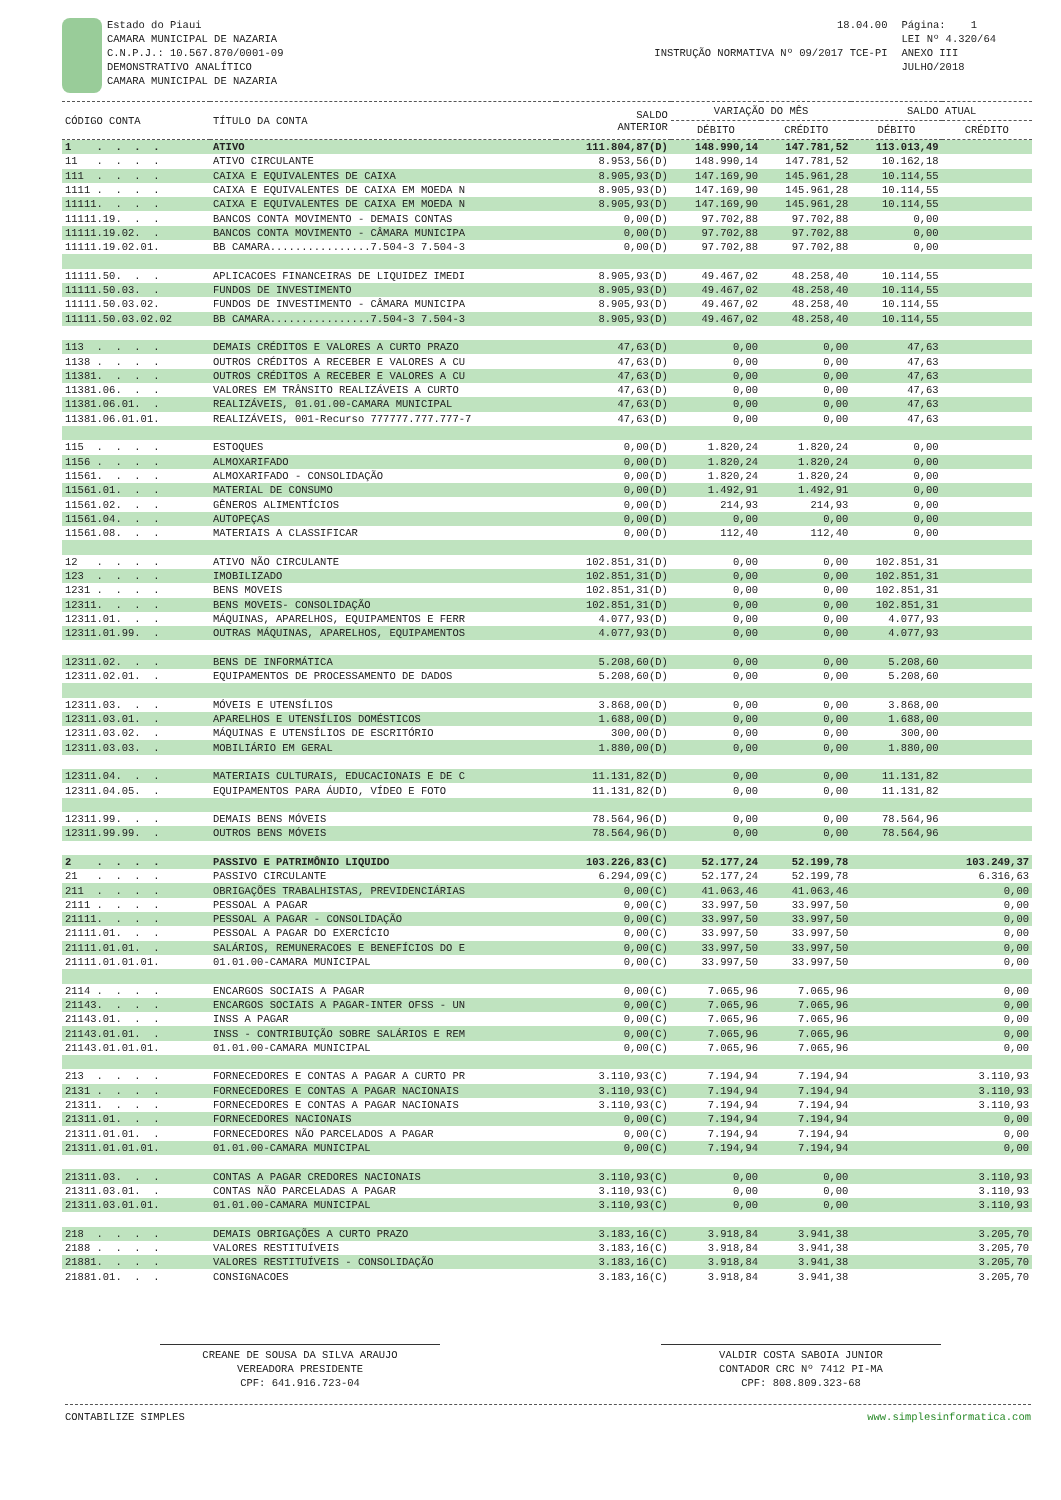Estado do Piaui CAMARA MUNICIPAL DE NAZARIA C.N.P.J.: 10.567.870/0001-09 DEMONSTRATIVO ANALÍTICO CAMARA MUNICIPAL DE NAZARIA
18.04.00 INSTRUÇÃO NORMATIVA Nº 09/2017 TCE-PI
Página: 1 LEI Nº 4.320/64 ANEXO III JULHO/2018
| CÓDIGO CONTA | TÍTULO DA CONTA | SALDO ANTERIOR | VARIAÇÃO DO MÊS | | SALDO ATUAL | |
| --- | --- | --- | --- | --- | --- | --- |
| | | | DÉBITO | CRÉDITO | DÉBITO | CRÉDITO |
| 1 . . . . | ATIVO | 111.804,87(D) | 148.990,14 | 147.781,52 | 113.013,49 | |
| 11 . . . . | ATIVO CIRCULANTE | 8.953,56(D) | 148.990,14 | 147.781,52 | 10.162,18 | |
| 111 . . . . | CAIXA E EQUIVALENTES DE CAIXA | 8.905,93(D) | 147.169,90 | 145.961,28 | 10.114,55 | |
| 1111 . . . . | CAIXA E EQUIVALENTES DE CAIXA EM MOEDA N | 8.905,93(D) | 147.169,90 | 145.961,28 | 10.114,55 | |
| 11111. . . . | CAIXA E EQUIVALENTES DE CAIXA EM MOEDA N | 8.905,93(D) | 147.169,90 | 145.961,28 | 10.114,55 | |
| 11111.19. . . | BANCOS CONTA MOVIMENTO - DEMAIS CONTAS | 0,00(D) | 97.702,88 | 97.702,88 | 0,00 | |
| 11111.19.02. . | BANCOS CONTA MOVIMENTO - CÂMARA MUNICIPA | 0,00(D) | 97.702,88 | 97.702,88 | 0,00 | |
| 11111.19.02.01. | BB CAMARA................7.504-3 7.504-3 | 0,00(D) | 97.702,88 | 97.702,88 | 0,00 | |
| 11111.50. . . | APLICACOES FINANCEIRAS DE LIQUIDEZ IMEDI | 8.905,93(D) | 49.467,02 | 48.258,40 | 10.114,55 | |
| 11111.50.03. . | FUNDOS DE INVESTIMENTO | 8.905,93(D) | 49.467,02 | 48.258,40 | 10.114,55 | |
| 11111.50.03.02. | FUNDOS DE INVESTIMENTO - CÂMARA MUNICIPA | 8.905,93(D) | 49.467,02 | 48.258,40 | 10.114,55 | |
| 11111.50.03.02.02 | BB CAMARA................7.504-3 7.504-3 | 8.905,93(D) | 49.467,02 | 48.258,40 | 10.114,55 | |
| 113 . . . . | DEMAIS CRÉDITOS E VALORES A CURTO PRAZO | 47,63(D) | 0,00 | 0,00 | 47,63 | |
| 1138 . . . . | OUTROS CRÉDITOS A RECEBER E VALORES A CU | 47,63(D) | 0,00 | 0,00 | 47,63 | |
| 11381. . . . | OUTROS CRÉDITOS A RECEBER E VALORES A CU | 47,63(D) | 0,00 | 0,00 | 47,63 | |
| 11381.06. . . | VALORES EM TRÂNSITO REALIZÁVEIS A CURTO | 47,63(D) | 0,00 | 0,00 | 47,63 | |
| 11381.06.01. . | REALIZÁVEIS, 01.01.00-CAMARA MUNICIPAL | 47,63(D) | 0,00 | 0,00 | 47,63 | |
| 11381.06.01.01. | REALIZÁVEIS, 001-Recurso 777777.777.777-7 | 47,63(D) | 0,00 | 0,00 | 47,63 | |
| 115 . . . . | ESTOQUES | 0,00(D) | 1.820,24 | 1.820,24 | 0,00 | |
| 1156 . . . . | ALMOXARIFADO | 0,00(D) | 1.820,24 | 1.820,24 | 0,00 | |
| 11561. . . . | ALMOXARIFADO - CONSOLIDAÇÃO | 0,00(D) | 1.820,24 | 1.820,24 | 0,00 | |
| 11561.01. . . | MATERIAL DE CONSUMO | 0,00(D) | 1.492,91 | 1.492,91 | 0,00 | |
| 11561.02. . . | GÊNEROS ALIMENTÍCIOS | 0,00(D) | 214,93 | 214,93 | 0,00 | |
| 11561.04. . . | AUTOPEÇAS | 0,00(D) | 0,00 | 0,00 | 0,00 | |
| 11561.08. . . | MATERIAIS A CLASSIFICAR | 0,00(D) | 112,40 | 112,40 | 0,00 | |
| 12 . . . . | ATIVO NÃO CIRCULANTE | 102.851,31(D) | 0,00 | 0,00 | 102.851,31 | |
| 123 . . . . | IMOBILIZADO | 102.851,31(D) | 0,00 | 0,00 | 102.851,31 | |
| 1231 . . . . | BENS MOVEIS | 102.851,31(D) | 0,00 | 0,00 | 102.851,31 | |
| 12311. . . . | BENS MOVEIS- CONSOLIDAÇÃO | 102.851,31(D) | 0,00 | 0,00 | 102.851,31 | |
| 12311.01. . . | MÁQUINAS, APARELHOS, EQUIPAMENTOS E FERR | 4.077,93(D) | 0,00 | 0,00 | 4.077,93 | |
| 12311.01.99. . | OUTRAS MÁQUINAS, APARELHOS, EQUIPAMENTOS | 4.077,93(D) | 0,00 | 0,00 | 4.077,93 | |
| 12311.02. . . | BENS DE INFORMÁTICA | 5.208,60(D) | 0,00 | 0,00 | 5.208,60 | |
| 12311.02.01. . | EQUIPAMENTOS DE PROCESSAMENTO DE DADOS | 5.208,60(D) | 0,00 | 0,00 | 5.208,60 | |
| 12311.03. . . | MÓVEIS E UTENSÍLIOS | 3.868,00(D) | 0,00 | 0,00 | 3.868,00 | |
| 12311.03.01. . | APARELHOS E UTENSÍLIOS DOMÉSTICOS | 1.688,00(D) | 0,00 | 0,00 | 1.688,00 | |
| 12311.03.02. . | MÁQUINAS E UTENSÍLIOS DE ESCRITÓRIO | 300,00(D) | 0,00 | 0,00 | 300,00 | |
| 12311.03.03. . | MOBILIÁRIO EM GERAL | 1.880,00(D) | 0,00 | 0,00 | 1.880,00 | |
| 12311.04. . . | MATERIAIS CULTURAIS, EDUCACIONAIS E DE C | 11.131,82(D) | 0,00 | 0,00 | 11.131,82 | |
| 12311.04.05. . | EQUIPAMENTOS PARA ÁUDIO, VÍDEO E FOTO | 11.131,82(D) | 0,00 | 0,00 | 11.131,82 | |
| 12311.99. . . | DEMAIS BENS MÓVEIS | 78.564,96(D) | 0,00 | 0,00 | 78.564,96 | |
| 12311.99.99. . | OUTROS BENS MÓVEIS | 78.564,96(D) | 0,00 | 0,00 | 78.564,96 | |
| 2 . . . . | PASSIVO E PATRIMÔNIO LIQUIDO | 103.226,83(C) | 52.177,24 | 52.199,78 | | 103.249,37 |
| 21 . . . . | PASSIVO CIRCULANTE | 6.294,09(C) | 52.177,24 | 52.199,78 | | 6.316,63 |
| 211 . . . . | OBRIGAÇÕES TRABALHISTAS, PREVIDENCIÁRIAS | 0,00(C) | 41.063,46 | 41.063,46 | | 0,00 |
| 2111 . . . . | PESSOAL A PAGAR | 0,00(C) | 33.997,50 | 33.997,50 | | 0,00 |
| 21111. . . . | PESSOAL A PAGAR - CONSOLIDAÇÃO | 0,00(C) | 33.997,50 | 33.997,50 | | 0,00 |
| 21111.01. . . | PESSOAL A PAGAR DO EXERCÍCIO | 0,00(C) | 33.997,50 | 33.997,50 | | 0,00 |
| 21111.01.01. . | SALÁRIOS, REMUNERACOES E BENEFÍCIOS DO E | 0,00(C) | 33.997,50 | 33.997,50 | | 0,00 |
| 21111.01.01.01. | 01.01.00-CAMARA MUNICIPAL | 0,00(C) | 33.997,50 | 33.997,50 | | 0,00 |
| 2114 . . . . | ENCARGOS SOCIAIS A PAGAR | 0,00(C) | 7.065,96 | 7.065,96 | | 0,00 |
| 21143. . . . | ENCARGOS SOCIAIS A PAGAR-INTER OFSS - UN | 0,00(C) | 7.065,96 | 7.065,96 | | 0,00 |
| 21143.01. . . | INSS A PAGAR | 0,00(C) | 7.065,96 | 7.065,96 | | 0,00 |
| 21143.01.01. . | INSS - CONTRIBUIÇÃO SOBRE SALÁRIOS E REM | 0,00(C) | 7.065,96 | 7.065,96 | | 0,00 |
| 21143.01.01.01. | 01.01.00-CAMARA MUNICIPAL | 0,00(C) | 7.065,96 | 7.065,96 | | 0,00 |
| 213 . . . . | FORNECEDORES E CONTAS A PAGAR A CURTO PR | 3.110,93(C) | 7.194,94 | 7.194,94 | | 3.110,93 |
| 2131 . . . . | FORNECEDORES E CONTAS A PAGAR NACIONAIS | 3.110,93(C) | 7.194,94 | 7.194,94 | | 3.110,93 |
| 21311. . . . | FORNECEDORES E CONTAS A PAGAR NACIONAIS | 3.110,93(C) | 7.194,94 | 7.194,94 | | 3.110,93 |
| 21311.01. . . | FORNECEDORES NACIONAIS | 0,00(C) | 7.194,94 | 7.194,94 | | 0,00 |
| 21311.01.01. . | FORNECEDORES NÃO PARCELADOS A PAGAR | 0,00(C) | 7.194,94 | 7.194,94 | | 0,00 |
| 21311.01.01.01. | 01.01.00-CAMARA MUNICIPAL | 0,00(C) | 7.194,94 | 7.194,94 | | 0,00 |
| 21311.03. . . | CONTAS A PAGAR CREDORES NACIONAIS | 3.110,93(C) | 0,00 | 0,00 | | 3.110,93 |
| 21311.03.01. . | CONTAS NÃO PARCELADAS A PAGAR | 3.110,93(C) | 0,00 | 0,00 | | 3.110,93 |
| 21311.03.01.01. | 01.01.00-CAMARA MUNICIPAL | 3.110,93(C) | 0,00 | 0,00 | | 3.110,93 |
| 218 . . . . | DEMAIS OBRIGAÇÕES A CURTO PRAZO | 3.183,16(C) | 3.918,84 | 3.941,38 | | 3.205,70 |
| 2188 . . . . | VALORES RESTITUÍVEIS | 3.183,16(C) | 3.918,84 | 3.941,38 | | 3.205,70 |
| 21881. . . . | VALORES RESTITUÍVEIS - CONSOLIDAÇÃO | 3.183,16(C) | 3.918,84 | 3.941,38 | | 3.205,70 |
| 21881.01. . . | CONSIGNACOES | 3.183,16(C) | 3.918,84 | 3.941,38 | | 3.205,70 |
CREANE DE SOUSA DA SILVA ARAUJO
VEREADORA PRESIDENTE
CPF: 641.916.723-04
VALDIR COSTA SABOIA JUNIOR
CONTADOR CRC Nº 7412 PI-MA
CPF: 808.809.323-68
CONTABILIZE SIMPLES www.simplesinformatica.com